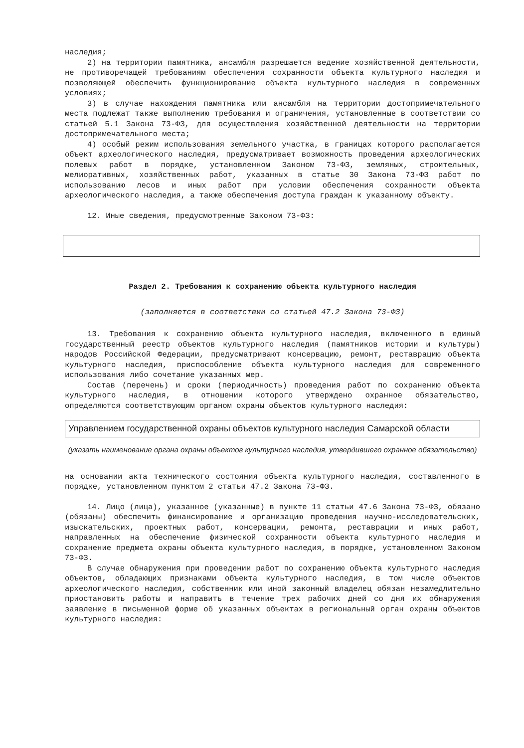наследия;
2) на территории памятника, ансамбля разрешается ведение хозяйственной деятельности, не противоречащей требованиям обеспечения сохранности объекта культурного наследия и позволяющей обеспечить функционирование объекта культурного наследия в современных условиях;
3) в случае нахождения памятника или ансамбля на территории достопримечательного места подлежат также выполнению требования и ограничения, установленные в соответствии со статьей 5.1 Закона 73-ФЗ, для осуществления хозяйственной деятельности на территории достопримечательного места;
4) особый режим использования земельного участка, в границах которого располагается объект археологического наследия, предусматривает возможность проведения археологических полевых работ в порядке, установленном Законом 73-ФЗ, земляных, строительных, мелиоративных, хозяйственных работ, указанных в статье 30 Закона 73-ФЗ работ по использованию лесов и иных работ при условии обеспечения сохранности объекта археологического наследия, а также обеспечения доступа граждан к указанному объекту.
12. Иные сведения, предусмотренные Законом 73-ФЗ:
Раздел 2. Требования к сохранению объекта культурного наследия
(заполняется в соответствии со статьей 47.2 Закона 73-ФЗ)
13. Требования к сохранению объекта культурного наследия, включенного в единый государственный реестр объектов культурного наследия (памятников истории и культуры) народов Российской Федерации, предусматривают консервацию, ремонт, реставрацию объекта культурного наследия, приспособление объекта культурного наследия для современного использования либо сочетание указанных мер.
Состав (перечень) и сроки (периодичность) проведения работ по сохранению объекта культурного наследия, в отношении которого утверждено охранное обязательство, определяются соответствующим органом охраны объектов культурного наследия:
Управлением государственной охраны объектов культурного наследия Самарской области
(указать наименование органа охраны объектов культурного наследия, утвердившего охранное обязательство)
на основании акта технического состояния объекта культурного наследия, составленного в порядке, установленном пунктом 2 статьи 47.2 Закона 73-ФЗ.
14. Лицо (лица), указанное (указанные) в пункте 11 статьи 47.6 Закона 73-ФЗ, обязано (обязаны) обеспечить финансирование и организацию проведения научно-исследовательских, изыскательских, проектных работ, консервации, ремонта, реставрации и иных работ, направленных на обеспечение физической сохранности объекта культурного наследия и сохранение предмета охраны объекта культурного наследия, в порядке, установленном Законом 73-ФЗ.
В случае обнаружения при проведении работ по сохранению объекта культурного наследия объектов, обладающих признаками объекта культурного наследия, в том числе объектов археологического наследия, собственник или иной законный владелец обязан незамедлительно приостановить работы и направить в течение трех рабочих дней со дня их обнаружения заявление в письменной форме об указанных объектах в региональный орган охраны объектов культурного наследия: